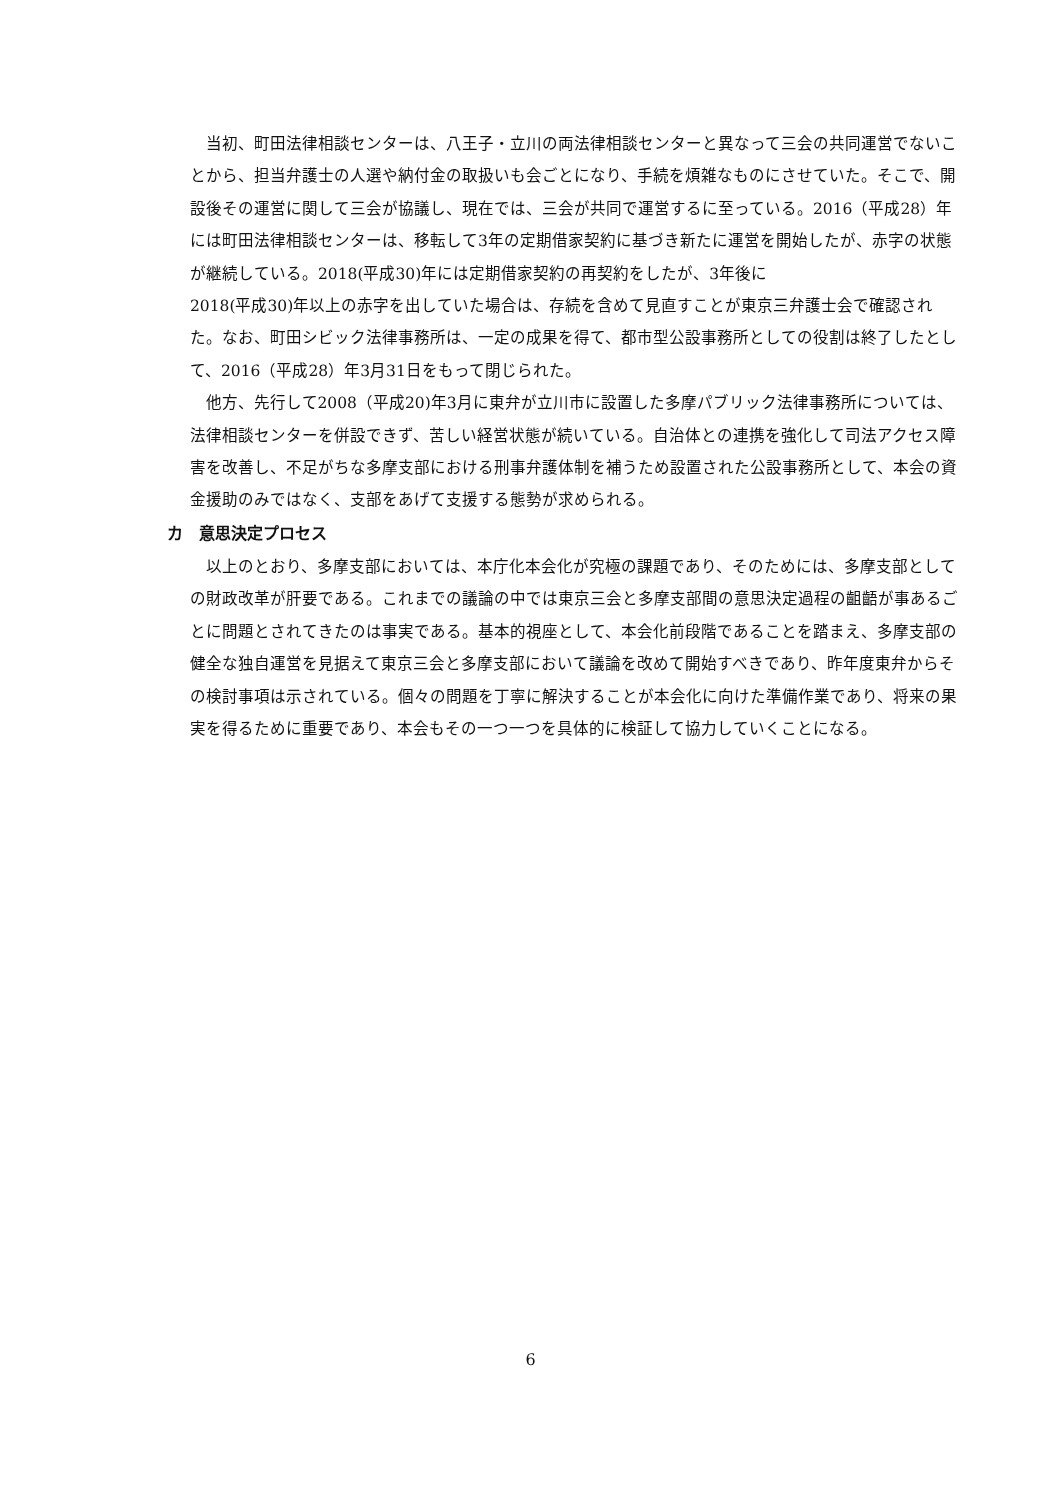当初、町田法律相談センターは、八王子・立川の両法律相談センターと異なって三会の共同運営でないことから、担当弁護士の人選や納付金の取扱いも会ごとになり、手続を煩雑なものにさせていた。そこで、開設後その運営に関して三会が協議し、現在では、三会が共同で運営するに至っている。2016（平成28）年には町田法律相談センターは、移転して3年の定期借家契約に基づき新たに運営を開始したが、赤字の状態が継続している。2018(平成30)年には定期借家契約の再契約をしたが、3年後に
2018(平成30)年以上の赤字を出していた場合は、存続を含めて見直すことが東京三弁護士会で確認された。なお、町田シビック法律事務所は、一定の成果を得て、都市型公設事務所としての役割は終了したとして、2016（平成28）年3月31日をもって閉じられた。
他方、先行して2008（平成20)年3月に東弁が立川市に設置した多摩パブリック法律事務所については、法律相談センターを併設できず、苦しい経営状態が続いている。自治体との連携を強化して司法アクセス障害を改善し、不足がちな多摩支部における刑事弁護体制を補うため設置された公設事務所として、本会の資金援助のみではなく、支部をあげて支援する態勢が求められる。
カ　意思決定プロセス
以上のとおり、多摩支部においては、本庁化本会化が究極の課題であり、そのためには、多摩支部としての財政改革が肝要である。これまでの議論の中では東京三会と多摩支部間の意思決定過程の齟齬が事あるごとに問題とされてきたのは事実である。基本的視座として、本会化前段階であることを踏まえ、多摩支部の健全な独自運営を見据えて東京三会と多摩支部において議論を改めて開始すべきであり、昨年度東弁からその検討事項は示されている。個々の問題を丁寧に解決することが本会化に向けた準備作業であり、将来の果実を得るために重要であり、本会もその一つ一つを具体的に検証して協力していくことになる。
6